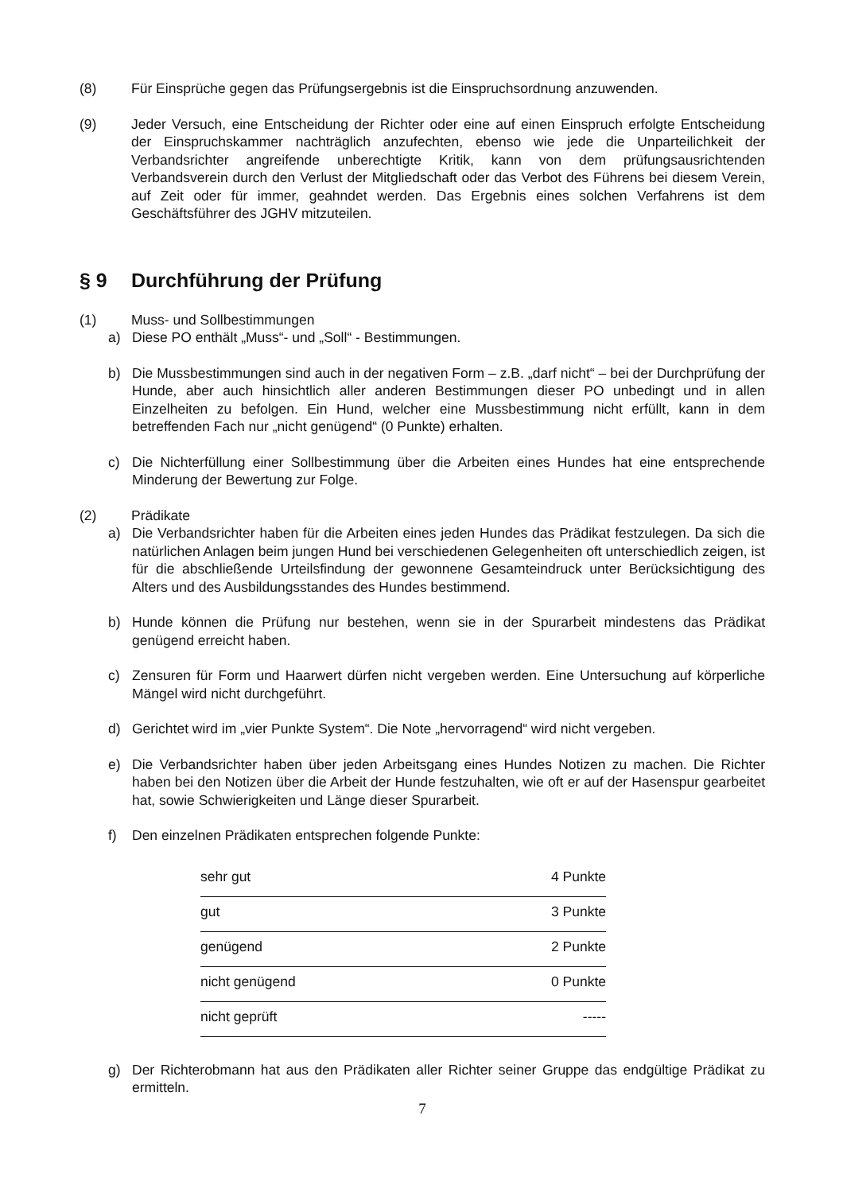(8) Für Einsprüche gegen das Prüfungsergebnis ist die Einspruchsordnung anzuwenden.
(9) Jeder Versuch, eine Entscheidung der Richter oder eine auf einen Einspruch erfolgte Entscheidung der Einspruchskammer nachträglich anzufechten, ebenso wie jede die Unparteilichkeit der Verbandsrichter angreifende unberechtigte Kritik, kann von dem prüfungsausrichtenden Verbandsverein durch den Verlust der Mitgliedschaft oder das Verbot des Führens bei diesem Verein, auf Zeit oder für immer, geahndet werden. Das Ergebnis eines solchen Verfahrens ist dem Geschäftsführer des JGHV mitzuteilen.
§ 9 Durchführung der Prüfung
(1) Muss- und Sollbestimmungen
a) Diese PO enthält „Muss“- und „Soll“ - Bestimmungen.
b) Die Mussbestimmungen sind auch in der negativen Form – z.B. „darf nicht“ – bei der Durchprüfung der Hunde, aber auch hinsichtlich aller anderen Bestimmungen dieser PO unbedingt und in allen Einzelheiten zu befolgen. Ein Hund, welcher eine Mussbestimmung nicht erfüllt, kann in dem betreffenden Fach nur „nicht genügend“ (0 Punkte) erhalten.
c) Die Nichterfüllung einer Sollbestimmung über die Arbeiten eines Hundes hat eine entsprechende Minderung der Bewertung zur Folge.
(2) Prädikate
a) Die Verbandsrichter haben für die Arbeiten eines jeden Hundes das Prädikat festzulegen. Da sich die natürlichen Anlagen beim jungen Hund bei verschiedenen Gelegenheiten oft unterschiedlich zeigen, ist für die abschließende Urteilsfindung der gewonnene Gesamteindruck unter Berücksichtigung des Alters und des Ausbildungsstandes des Hundes bestimmend.
b) Hunde können die Prüfung nur bestehen, wenn sie in der Spurarbeit mindestens das Prädikat genügend erreicht haben.
c) Zensuren für Form und Haarwert dürfen nicht vergeben werden. Eine Untersuchung auf körperliche Mängel wird nicht durchgeführt.
d) Gerichtet wird im „vier Punkte System“. Die Note „hervorragend“ wird nicht vergeben.
e) Die Verbandsrichter haben über jeden Arbeitsgang eines Hundes Notizen zu machen. Die Richter haben bei den Notizen über die Arbeit der Hunde festzuhalten, wie oft er auf der Hasenspur gearbeitet hat, sowie Schwierigkeiten und Länge dieser Spurarbeit.
f) Den einzelnen Prädikaten entsprechen folgende Punkte:
| sehr gut | 4 Punkte |
| gut | 3 Punkte |
| genügend | 2 Punkte |
| nicht genügend | 0 Punkte |
| nicht geprüft | ----- |
g) Der Richterobmann hat aus den Prädikaten aller Richter seiner Gruppe das endgültige Prädikat zu ermitteln.
7